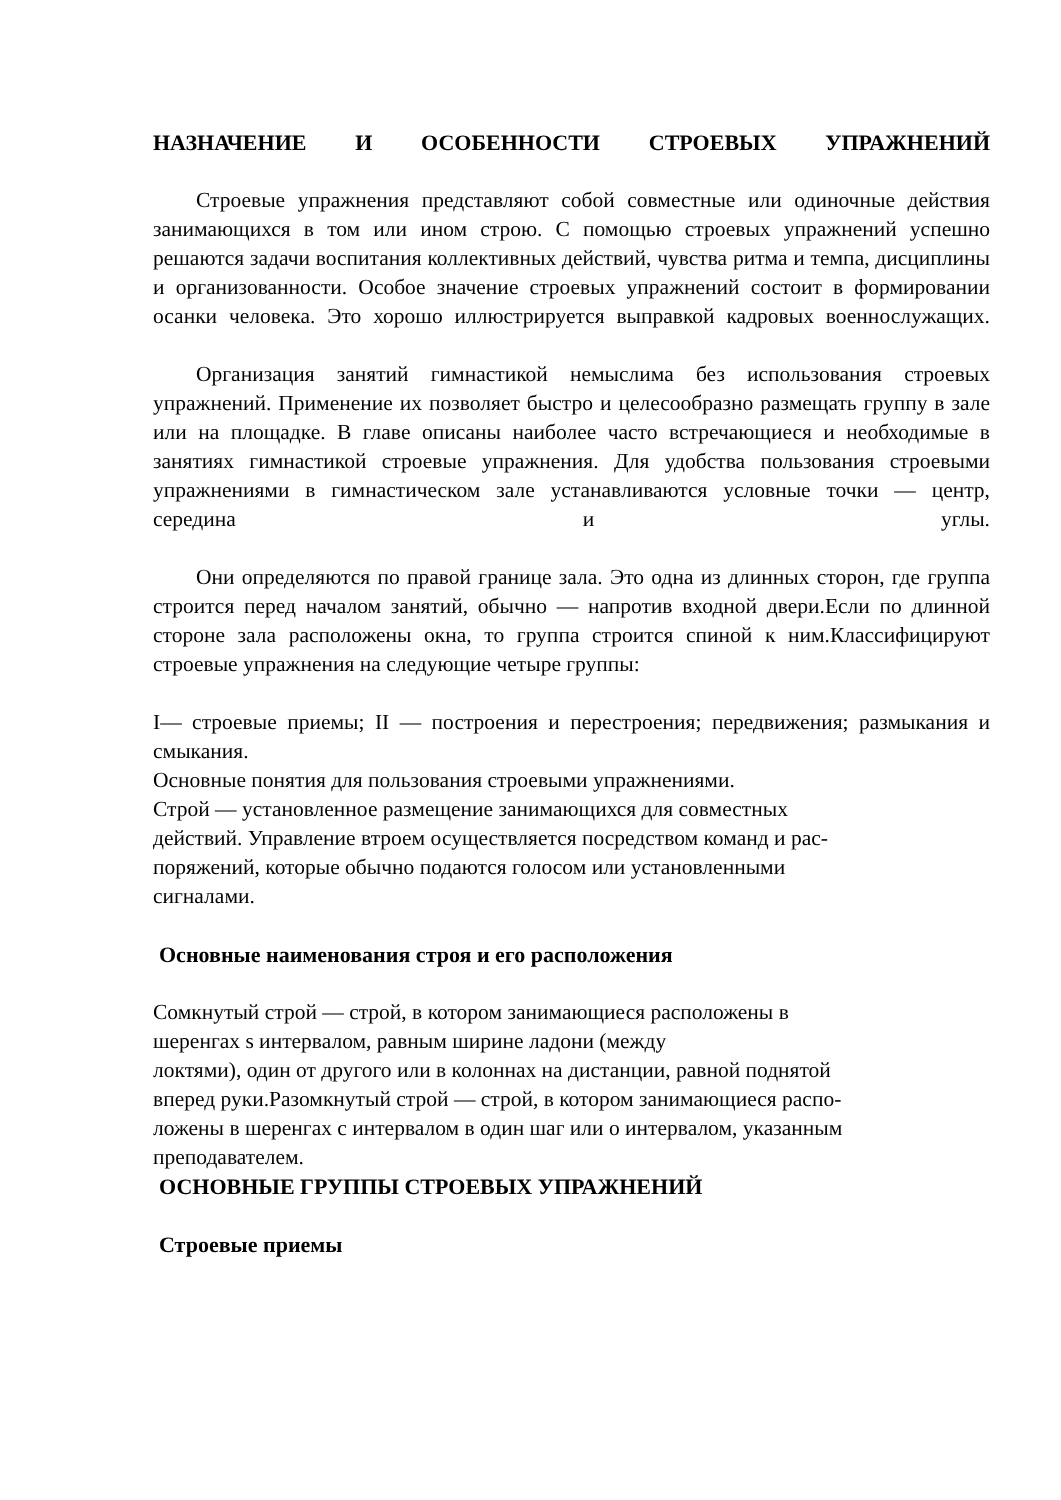НАЗНАЧЕНИЕ И ОСОБЕННОСТИ СТРОЕВЫХ УПРАЖНЕНИЙ
Строевые упражнения представляют собой совместные или одиночные действия занимающихся в том или ином строю. С помощью строевых упражнений успешно решаются задачи воспитания коллективных действий, чувства ритма и темпа, дисциплины и организованности. Особое значение строевых упражнений состоит в формировании осанки человека. Это хорошо иллюстрируется выправкой кадровых военнослужащих.
Организация занятий гимнастикой немыслима без использования строевых упражнений. Применение их позволяет быстро и целесообразно размещать группу в зале или на площадке. В главе описаны наиболее часто встречающиеся и необходимые в занятиях гимнастикой строевые упражнения. Для удобства пользования строевыми упражнениями в гимнастическом зале устанавливаются условные точки — центр, середина и углы.
Они определяются по правой границе зала. Это одна из длинных сторон, где группа строится перед началом занятий, обычно — напротив входной двери.Если по длинной стороне зала расположены окна, то группа строится спиной к ним.Классифицируют строевые упражнения на следующие четыре группы:
I— строевые приемы; II — построения и перестроения; передвижения; размыкания и смыкания.
Основные понятия для пользования строевыми упражнениями.
Строй — установленное размещение занимающихся для совместных
действий. Управление втроем осуществляется посредством команд и рас-
поряжений, которые обычно подаются голосом или установленными
сигналами.
Основные наименования строя и его расположения
Сомкнутый строй — строй, в котором занимающиеся расположены в
шеренгах s интервалом, равным ширине ладони (между
локтями), один от другого или в колоннах на дистанции, равной поднятой
вперед руки.Разомкнутый строй — строй, в котором занимающиеся распо-
ложены в шеренгах с интервалом в один шаг или о интервалом, указанным
преподавателем.
ОСНОВНЫЕ ГРУППЫ СТРОЕВЫХ УПРАЖНЕНИЙ
Строевые приемы